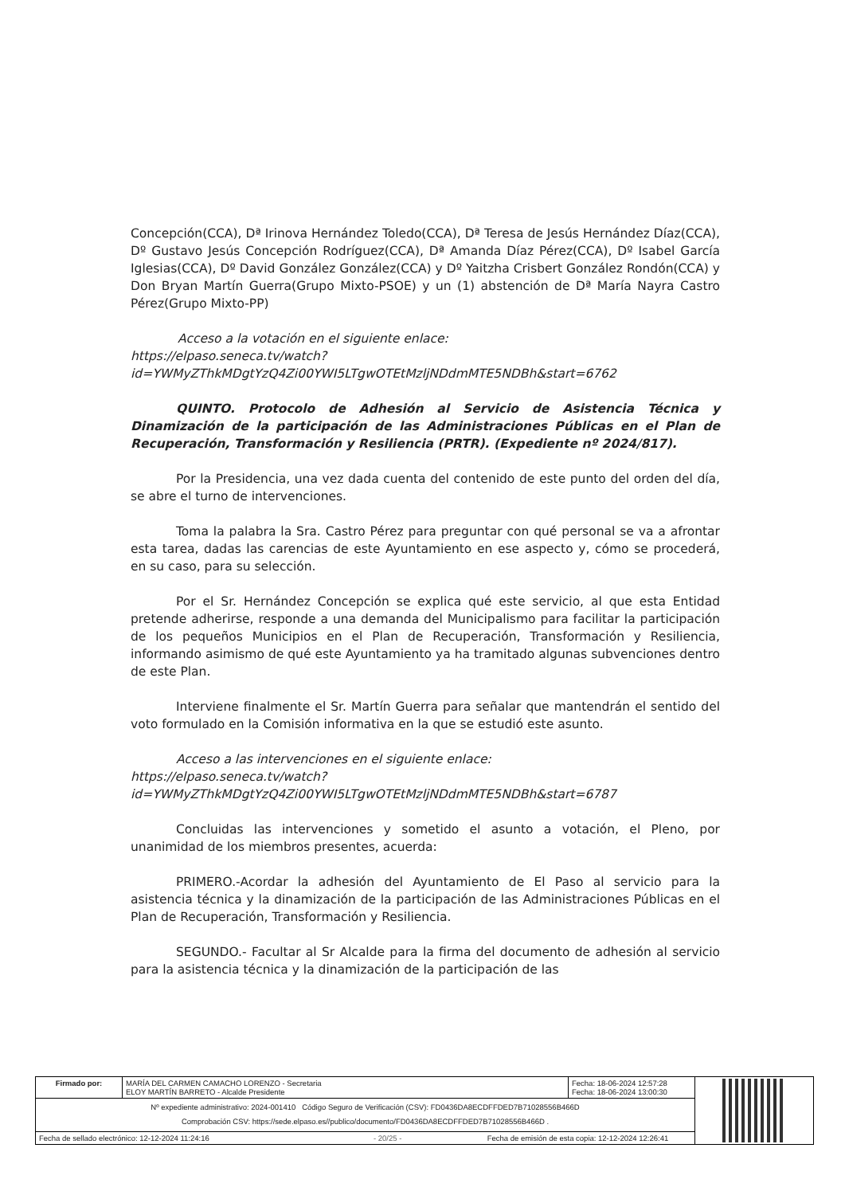Concepción(CCA), Dª Irinova Hernández Toledo(CCA), Dª Teresa de Jesús Hernández Díaz(CCA), Dº Gustavo Jesús Concepción Rodríguez(CCA), Dª Amanda Díaz Pérez(CCA), Dº Isabel García Iglesias(CCA), Dº David González González(CCA) y Dº Yaitzha Crisbert González Rondón(CCA) y Don Bryan Martín Guerra(Grupo Mixto-PSOE) y un (1) abstención de Dª María Nayra Castro Pérez(Grupo Mixto-PP)
Acceso a la votación en el siguiente enlace:
https://elpaso.seneca.tv/watch?id=YWMyZThkMDgtYzQ4Zi00YWI5LTgwOTEtMzljNDdmMTE5NDBh&start=6762
QUINTO. Protocolo de Adhesión al Servicio de Asistencia Técnica y Dinamización de la participación de las Administraciones Públicas en el Plan de Recuperación, Transformación y Resiliencia (PRTR). (Expediente nº 2024/817).
Por la Presidencia, una vez dada cuenta del contenido de este punto del orden del día, se abre el turno de intervenciones.
Toma la palabra la Sra. Castro Pérez para preguntar con qué personal se va a afrontar esta tarea, dadas las carencias de este Ayuntamiento en ese aspecto y, cómo se procederá, en su caso, para su selección.
Por el Sr. Hernández Concepción se explica qué este servicio, al que esta Entidad pretende adherirse, responde a una demanda del Municipalismo para facilitar la participación de los pequeños Municipios en el Plan de Recuperación, Transformación y Resiliencia, informando asimismo de qué este Ayuntamiento ya ha tramitado algunas subvenciones dentro de este Plan.
Interviene finalmente el Sr. Martín Guerra para señalar que mantendrán el sentido del voto formulado en la Comisión informativa en la que se estudió este asunto.
Acceso a las intervenciones en el siguiente enlace:
https://elpaso.seneca.tv/watch?id=YWMyZThkMDgtYzQ4Zi00YWI5LTgwOTEtMzljNDdmMTE5NDBh&start=6787
Concluidas las intervenciones y sometido el asunto a votación, el Pleno, por unanimidad de los miembros presentes, acuerda:
PRIMERO.-Acordar la adhesión del Ayuntamiento de El Paso al servicio para la asistencia técnica y la dinamización de la participación de las Administraciones Públicas en el Plan de Recuperación, Transformación y Resiliencia.
SEGUNDO.- Facultar al Sr Alcalde para la firma del documento de adhesión al servicio para la asistencia técnica y la dinamización de la participación de las
| Firmado por: | MARÍA DEL CARMEN CAMACHO LORENZO - Secretaria ELOY MARTÍN BARRETO - Alcalde Presidente | Fecha: 18-06-2024 12:57:28 Fecha: 18-06-2024 13:00:30 | |
| Nº expediente administrativo: 2024-001410 Código Seguro de Verificación (CSV): FD0436DA8ECDFFDED7B71028556B466D Comprobación CSV: https://sede.elpaso.es//publico/documento/FD0436DA8ECDFFDED7B71028556B466D . | | | |
| Fecha de sellado electrónico: 12-12-2024 11:24:16 - 20/25 - Fecha de emisión de esta copia: 12-12-2024 12:26:41 | | | |